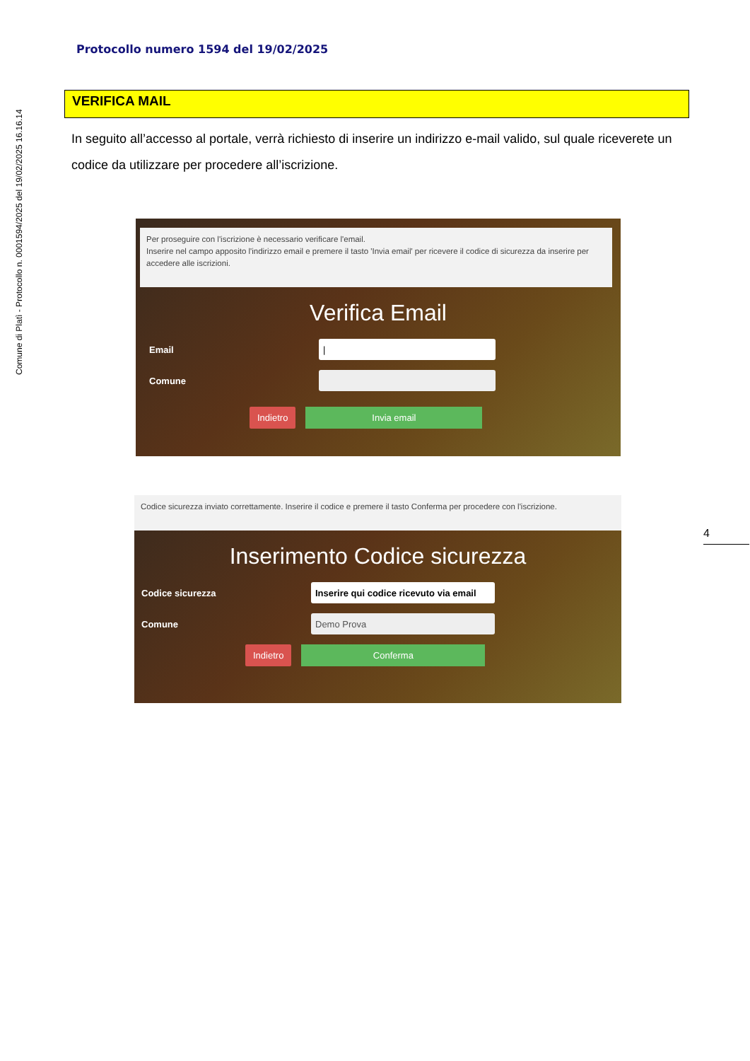Comune di Platì - Protocollo n. 0001594/2025 del 19/02/2025 16.16.14
Protocollo numero 1594 del 19/02/2025
VERIFICA MAIL
In seguito all’accesso al portale, verrà richiesto di inserire un indirizzo e-mail valido, sul quale riceverete un codice da utilizzare per procedere all’iscrizione.
Per proseguire con l'iscrizione è necessario verificare l'email.
Inserire nel campo apposito l'indirizzo email e premere il tasto 'Invia email' per ricevere il codice di sicurezza da inserire per accedere alle iscrizioni.
Verifica Email
Email
|
Comune
Indietro Invia email
Codice sicurezza inviato correttamente. Inserire il codice e premere il tasto Conferma per procedere con l'iscrizione.
Inserimento Codice sicurezza
Codice sicurezza
Inserire qui codice ricevuto via email
Comune
Demo Prova
Indietro Conferma
4